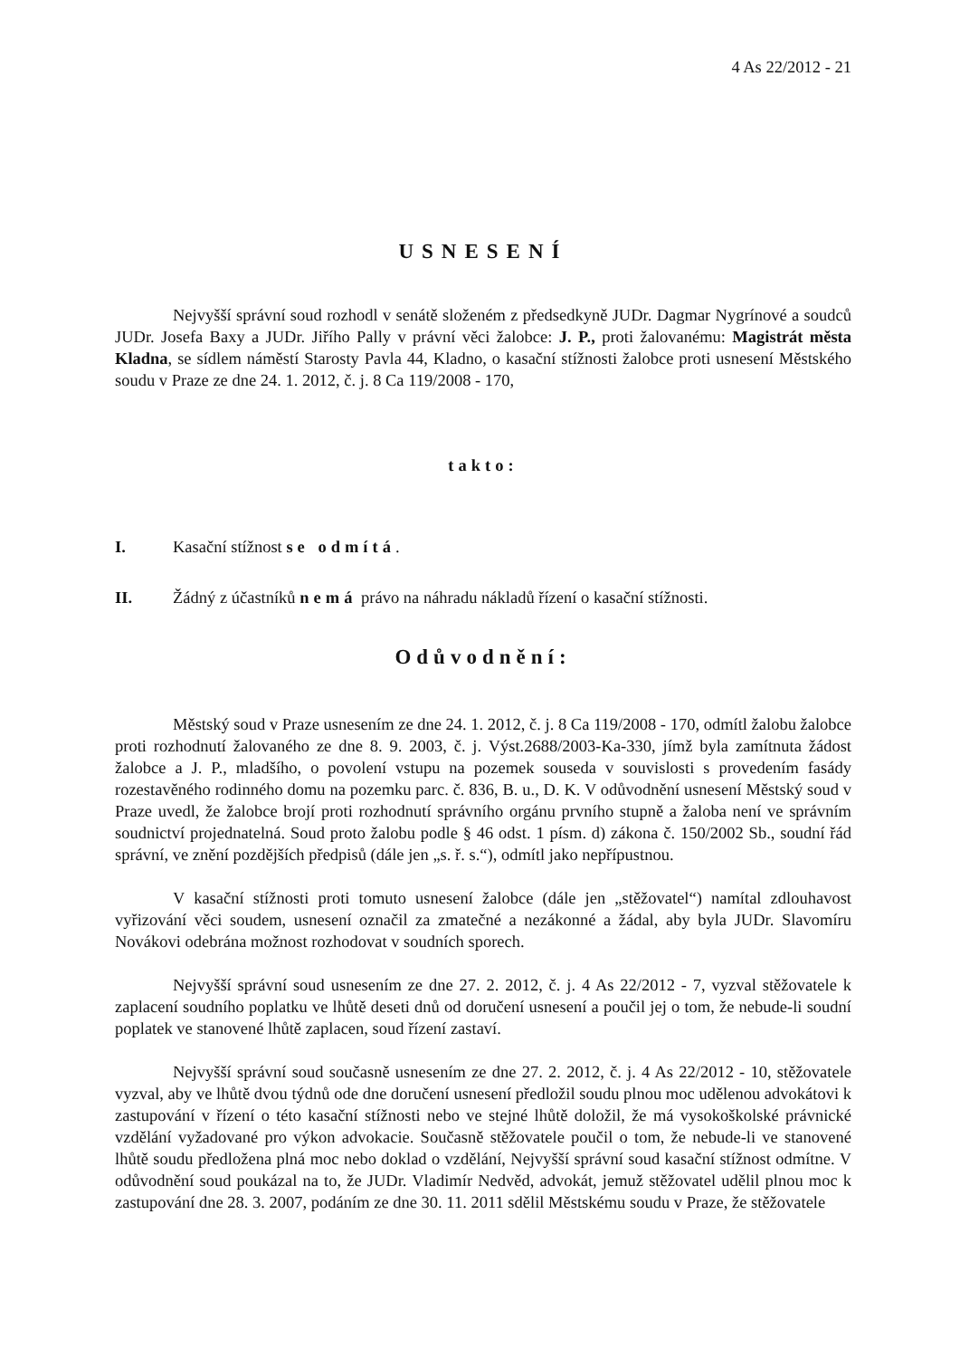4 As 22/2012 - 21
USNESENÍ
Nejvyšší správní soud rozhodl v senátě složeném z předsedkyně JUDr. Dagmar Nygrínové a soudců JUDr. Josefa Baxy a JUDr. Jiřího Pally v právní věci žalobce: J. P., proti žalovanému: Magistrát města Kladna, se sídlem náměstí Starosty Pavla 44, Kladno, o kasační stížnosti žalobce proti usnesení Městského soudu v Praze ze dne 24. 1. 2012, č. j. 8 Ca 119/2008 - 170,
takto:
I. Kasační stížnost se odmítá.
II. Žádný z účastníků nemá právo na náhradu nákladů řízení o kasační stížnosti.
Odůvodnění:
Městský soud v Praze usnesením ze dne 24. 1. 2012, č. j. 8 Ca 119/2008 - 170, odmítl žalobu žalobce proti rozhodnutí žalovaného ze dne 8. 9. 2003, č. j. Výst.2688/2003-Ka-330, jímž byla zamítnuta žádost žalobce a J. P., mladšího, o povolení vstupu na pozemek souseda v souvislosti s provedením fasády rozestavěného rodinného domu na pozemku parc. č. 836, B. u., D. K. V odůvodnění usnesení Městský soud v Praze uvedl, že žalobce brojí proti rozhodnutí správního orgánu prvního stupně a žaloba není ve správním soudnictví projednatelná. Soud proto žalobu podle § 46 odst. 1 písm. d) zákona č. 150/2002 Sb., soudní řád správní, ve znění pozdějších předpisů (dále jen „s. ř. s.“), odmítl jako nepřípustnou.
V kasační stížnosti proti tomuto usnesení žalobce (dále jen „stěžovatel“) namítal zdlouhavost vyřizování věci soudem, usnesení označil za zmatečné a nezákonné a žádal, aby byla JUDr. Slavomíru Novákovi odebrána možnost rozhodovat v soudních sporech.
Nejvyšší správní soud usnesením ze dne 27. 2. 2012, č. j. 4 As 22/2012 - 7, vyzval stěžovatele k zaplacení soudního poplatku ve lhůtě deseti dnů od doručení usnesení a poučil jej o tom, že nebude-li soudní poplatek ve stanovené lhůtě zaplacen, soud řízení zastaví.
Nejvyšší správní soud současně usnesením ze dne 27. 2. 2012, č. j. 4 As 22/2012 - 10, stěžovatele vyzval, aby ve lhůtě dvou týdnů ode dne doručení usnesení předložil soudu plnou moc udělenou advokátovi k zastupování v řízení o této kasační stížnosti nebo ve stejné lhůtě doložil, že má vysokoškolské právnické vzdělání vyžadované pro výkon advokacie. Současně stěžovatele poučil o tom, že nebude-li ve stanovené lhůtě soudu předložena plná moc nebo doklad o vzdělání, Nejvyšší správní soud kasační stížnost odmítne. V odůvodnění soud poukázal na to, že JUDr. Vladimír Nedvěd, advokát, jemuž stěžovatel udělil plnou moc k zastupování dne 28. 3. 2007, podáním ze dne 30. 11. 2011 sdělil Městskému soudu v Praze, že stěžovatele